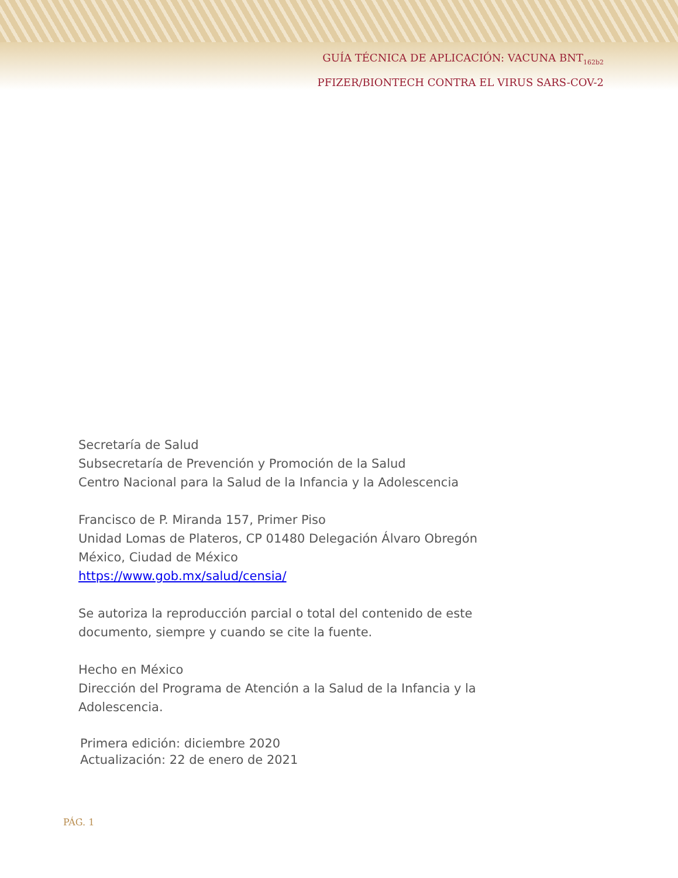GUÍA TÉCNICA DE APLICACIÓN: VACUNA BNT<sub>162b2</sub>
PFIZER/BIONTECH CONTRA EL VIRUS SARS-COV-2
Secretaría de Salud
Subsecretaría de Prevención y Promoción de la Salud
Centro Nacional para la Salud de la Infancia y la Adolescencia
Francisco de P. Miranda 157, Primer Piso
Unidad Lomas de Plateros, CP 01480 Delegación Álvaro Obregón
México, Ciudad de México
https://www.gob.mx/salud/censia/
Se autoriza la reproducción parcial o total del contenido de este
documento, siempre y cuando se cite la fuente.
Hecho en México
Dirección del Programa de Atención a la Salud de la Infancia y la
Adolescencia.
Primera edición: diciembre 2020
Actualización: 22 de enero de 2021
PÁG. 1